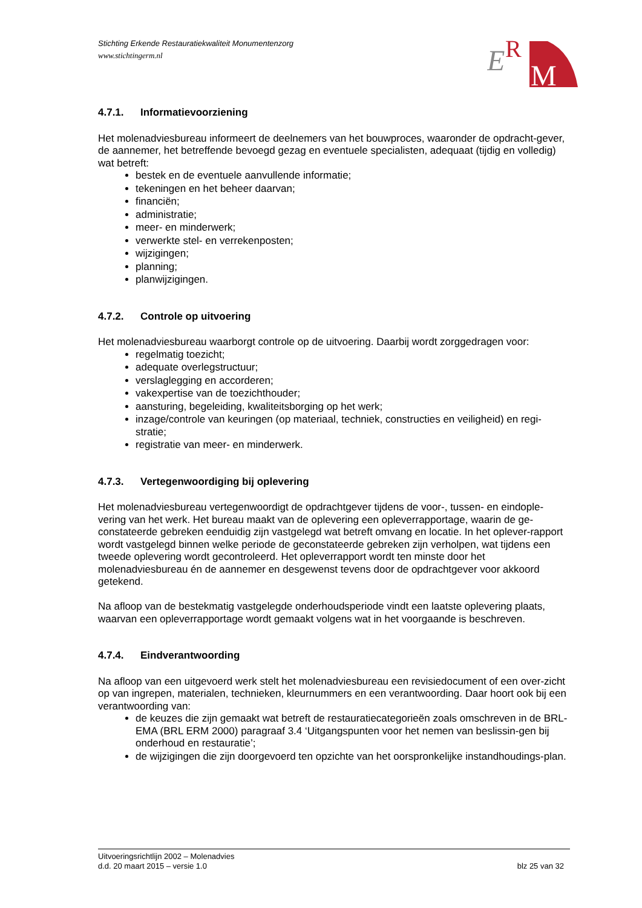Stichting Erkende Restauratiekwaliteit Monumentenzorg
www.stichtingerm.nl
E
R
M
4.7.1. Informatievoorziening
Het molenadviesbureau informeert de deelnemers van het bouwproces, waaronder de opdracht-gever, de aannemer, het betreffende bevoegd gezag en eventuele specialisten, adequaat (tijdig en volledig) wat betreft:
bestek en de eventuele aanvullende informatie;
tekeningen en het beheer daarvan;
financiën;
administratie;
meer- en minderwerk;
verwerkte stel- en verrekenposten;
wijzigingen;
planning;
planwijzigingen.
4.7.2. Controle op uitvoering
Het molenadviesbureau waarborgt controle op de uitvoering. Daarbij wordt zorggedragen voor:
regelmatig toezicht;
adequate overlegstructuur;
verslaglegging en accorderen;
vakexpertise van de toezichthouder;
aansturing, begeleiding, kwaliteitsborging op het werk;
inzage/controle van keuringen (op materiaal, techniek, constructies en veiligheid) en regi-stratie;
registratie van meer- en minderwerk.
4.7.3. Vertegenwoordiging bij oplevering
Het molenadviesbureau vertegenwoordigt de opdrachtgever tijdens de voor-, tussen- en eindople-vering van het werk. Het bureau maakt van de oplevering een opleverrapportage, waarin de ge-constateerde gebreken eenduidig zijn vastgelegd wat betreft omvang en locatie. In het oplever-rapport wordt vastgelegd binnen welke periode de geconstateerde gebreken zijn verholpen, wat tijdens een tweede oplevering wordt gecontroleerd. Het opleverrapport wordt ten minste door het molenadviesbureau én de aannemer en desgewenst tevens door de opdrachtgever voor akkoord getekend.
Na afloop van de bestekmatig vastgelegde onderhoudsperiode vindt een laatste oplevering plaats, waarvan een opleverrapportage wordt gemaakt volgens wat in het voorgaande is beschreven.
4.7.4. Eindverantwoording
Na afloop van een uitgevoerd werk stelt het molenadviesbureau een revisiedocument of een over-zicht op van ingrepen, materialen, technieken, kleurnummers en een verantwoording. Daar hoort ook bij een verantwoording van:
de keuzes die zijn gemaakt wat betreft de restauratiecategorieën zoals omschreven in de BRL-EMA (BRL ERM 2000) paragraaf 3.4 ‘Uitgangspunten voor het nemen van beslissin-gen bij onderhoud en restauratie’;
de wijzigingen die zijn doorgevoerd ten opzichte van het oorspronkelijke instandhoudings-plan.
Uitvoeringsrichtlijn 2002 – Molenadvies
blz 25 van 32 d.d. 20 maart 2015 – versie 1.0